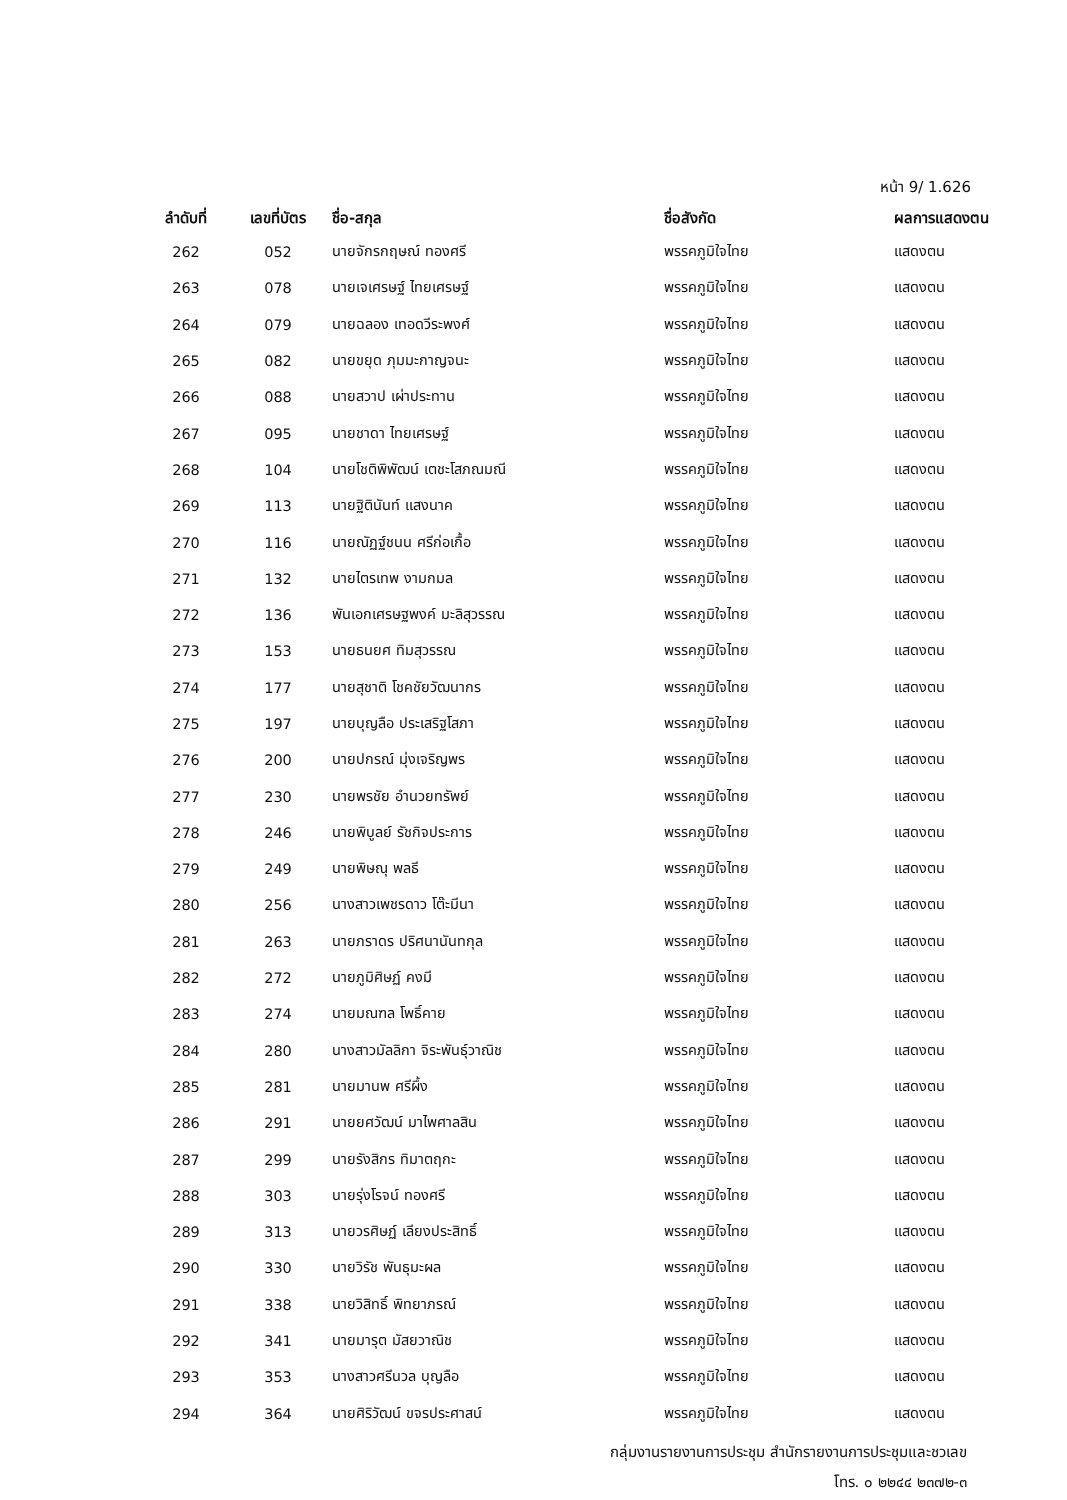หน้า 9/ 1.626
| ลำดับที่ | เลขที่บัตร | ชื่อ-สกุล | ชื่อสังกัด | ผลการแสดงตน |
| --- | --- | --- | --- | --- |
| 262 | 052 | นายจักรกฤษณ์ ทองศรี | พรรคภูมิใจไทย | แสดงตน |
| 263 | 078 | นายเจเศรษฐ์ ไทยเศรษฐ์ | พรรคภูมิใจไทย | แสดงตน |
| 264 | 079 | นายฉลอง เทอดวีระพงศ์ | พรรคภูมิใจไทย | แสดงตน |
| 265 | 082 | นายขยุด ภุมมะกาญจนะ | พรรคภูมิใจไทย | แสดงตน |
| 266 | 088 | นายสวาป เผ่าประทาน | พรรคภูมิใจไทย | แสดงตน |
| 267 | 095 | นายชาดา ไทยเศรษฐ์ | พรรคภูมิใจไทย | แสดงตน |
| 268 | 104 | นายโชติพิพัฒน์ เตชะโสภณมณี | พรรคภูมิใจไทย | แสดงตน |
| 269 | 113 | นายฐิตินันท์ แสงนาค | พรรคภูมิใจไทย | แสดงตน |
| 270 | 116 | นายณัฏฐ์ชนน ศรีก่อเกื้อ | พรรคภูมิใจไทย | แสดงตน |
| 271 | 132 | นายไตรเทพ งามกมล | พรรคภูมิใจไทย | แสดงตน |
| 272 | 136 | พันเอกเศรษฐพงค์ มะลิสุวรรณ | พรรคภูมิใจไทย | แสดงตน |
| 273 | 153 | นายธนยศ ทิมสุวรรณ | พรรคภูมิใจไทย | แสดงตน |
| 274 | 177 | นายสุชาติ โชคชัยวัฒนากร | พรรคภูมิใจไทย | แสดงตน |
| 275 | 197 | นายบุญลือ ประเสริฐโสภา | พรรคภูมิใจไทย | แสดงตน |
| 276 | 200 | นายปกรณ์ มุ่งเจริญพร | พรรคภูมิใจไทย | แสดงตน |
| 277 | 230 | นายพรชัย อำนวยทรัพย์ | พรรคภูมิใจไทย | แสดงตน |
| 278 | 246 | นายพิบูลย์ รัชกิจประการ | พรรคภูมิใจไทย | แสดงตน |
| 279 | 249 | นายพิษณุ พลธี | พรรคภูมิใจไทย | แสดงตน |
| 280 | 256 | นางสาวเพชรดาว โต๊ะมีนา | พรรคภูมิใจไทย | แสดงตน |
| 281 | 263 | นายภราดร ปริศนานันทกุล | พรรคภูมิใจไทย | แสดงตน |
| 282 | 272 | นายภูมิศิษฏ์ คงมี | พรรคภูมิใจไทย | แสดงตน |
| 283 | 274 | นายมณฑล โพธิ์คาย | พรรคภูมิใจไทย | แสดงตน |
| 284 | 280 | นางสาวมัลลิกา จิระพันธุ์วาณิช | พรรคภูมิใจไทย | แสดงตน |
| 285 | 281 | นายมานพ ศรีผึ้ง | พรรคภูมิใจไทย | แสดงตน |
| 286 | 291 | นายยศวัฒน์ มาไพศาลสิน | พรรคภูมิใจไทย | แสดงตน |
| 287 | 299 | นายรังสิกร ทิมาตฤกะ | พรรคภูมิใจไทย | แสดงตน |
| 288 | 303 | นายรุ่งโรจน์ ทองศรี | พรรคภูมิใจไทย | แสดงตน |
| 289 | 313 | นายวรศิษฏ์ เลียงประสิทธิ์ | พรรคภูมิใจไทย | แสดงตน |
| 290 | 330 | นายวิรัช พันธุมะผล | พรรคภูมิใจไทย | แสดงตน |
| 291 | 338 | นายวิสิทธิ์ พิทยาภรณ์ | พรรคภูมิใจไทย | แสดงตน |
| 292 | 341 | นายมารุต มัสยวาณิช | พรรคภูมิใจไทย | แสดงตน |
| 293 | 353 | นางสาวศรีนวล บุญลือ | พรรคภูมิใจไทย | แสดงตน |
| 294 | 364 | นายศิริวัฒน์ ขจรประศาสน์ | พรรคภูมิใจไทย | แสดงตน |
กลุ่มงานรายงานการประชุม สำนักรายงานการประชุมและชวเลข
โทร. ๐ ๒๒๔๔ ๒๓๗๒-๓